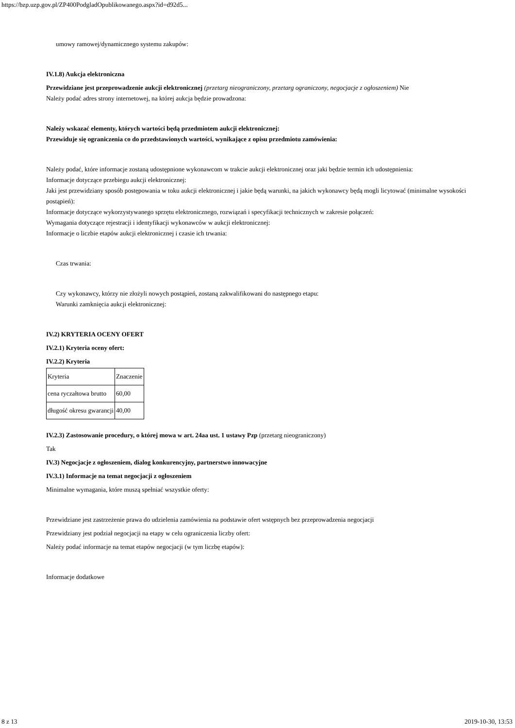https://bzp.uzp.gov.pl/ZP400PodgladOpublikowanego.aspx?id=d92d5...
umowy ramowej/dynamicznego systemu zakupów:
IV.1.8) Aukcja elektroniczna
Przewidziane jest przeprowadzenie aukcji elektronicznej (przetarg nieograniczony, przetarg ograniczony, negocjacje z ogłoszeniem) Nie
Należy podać adres strony internetowej, na której aukcja będzie prowadzona:
Należy wskazać elementy, których wartości będą przedmiotem aukcji elektronicznej:
Przewiduje się ograniczenia co do przedstawionych wartości, wynikające z opisu przedmiotu zamówienia:
Należy podać, które informacje zostaną udostępnione wykonawcom w trakcie aukcji elektronicznej oraz jaki będzie termin ich udostępnienia:
Informacje dotyczące przebiegu aukcji elektronicznej:
Jaki jest przewidziany sposób postępowania w toku aukcji elektronicznej i jakie będą warunki, na jakich wykonawcy będą mogli licytować (minimalne wysokości postąpień):
Informacje dotyczące wykorzystywanego sprzętu elektronicznego, rozwiązań i specyfikacji technicznych w zakresie połączeń:
Wymagania dotyczące rejestracji i identyfikacji wykonawców w aukcji elektronicznej:
Informacje o liczbie etapów aukcji elektronicznej i czasie ich trwania:
Czas trwania:
Czy wykonawcy, którzy nie złożyli nowych postąpień, zostaną zakwalifikowani do następnego etapu:
Warunki zamknięcia aukcji elektronicznej:
IV.2) KRYTERIA OCENY OFERT
IV.2.1) Kryteria oceny ofert:
IV.2.2) Kryteria
| Kryteria | Znaczenie |
| cena ryczałtowa brutto | 60,00 |
| długość okresu gwarancji | 40,00 |
IV.2.3) Zastosowanie procedury, o której mowa w art. 24aa ust. 1 ustawy Pzp (przetarg nieograniczony)
Tak
IV.3) Negocjacje z ogłoszeniem, dialog konkurencyjny, partnerstwo innowacyjne
IV.3.1) Informacje na temat negocjacji z ogłoszeniem
Minimalne wymagania, które muszą spełniać wszystkie oferty:
Przewidziane jest zastrzeżenie prawa do udzielenia zamówienia na podstawie ofert wstępnych bez przeprowadzenia negocjacji
Przewidziany jest podział negocjacji na etapy w celu ograniczenia liczby ofert:
Należy podać informacje na temat etapów negocjacji (w tym liczbę etapów):
Informacje dodatkowe
8 z 13 2019-10-30, 13:53